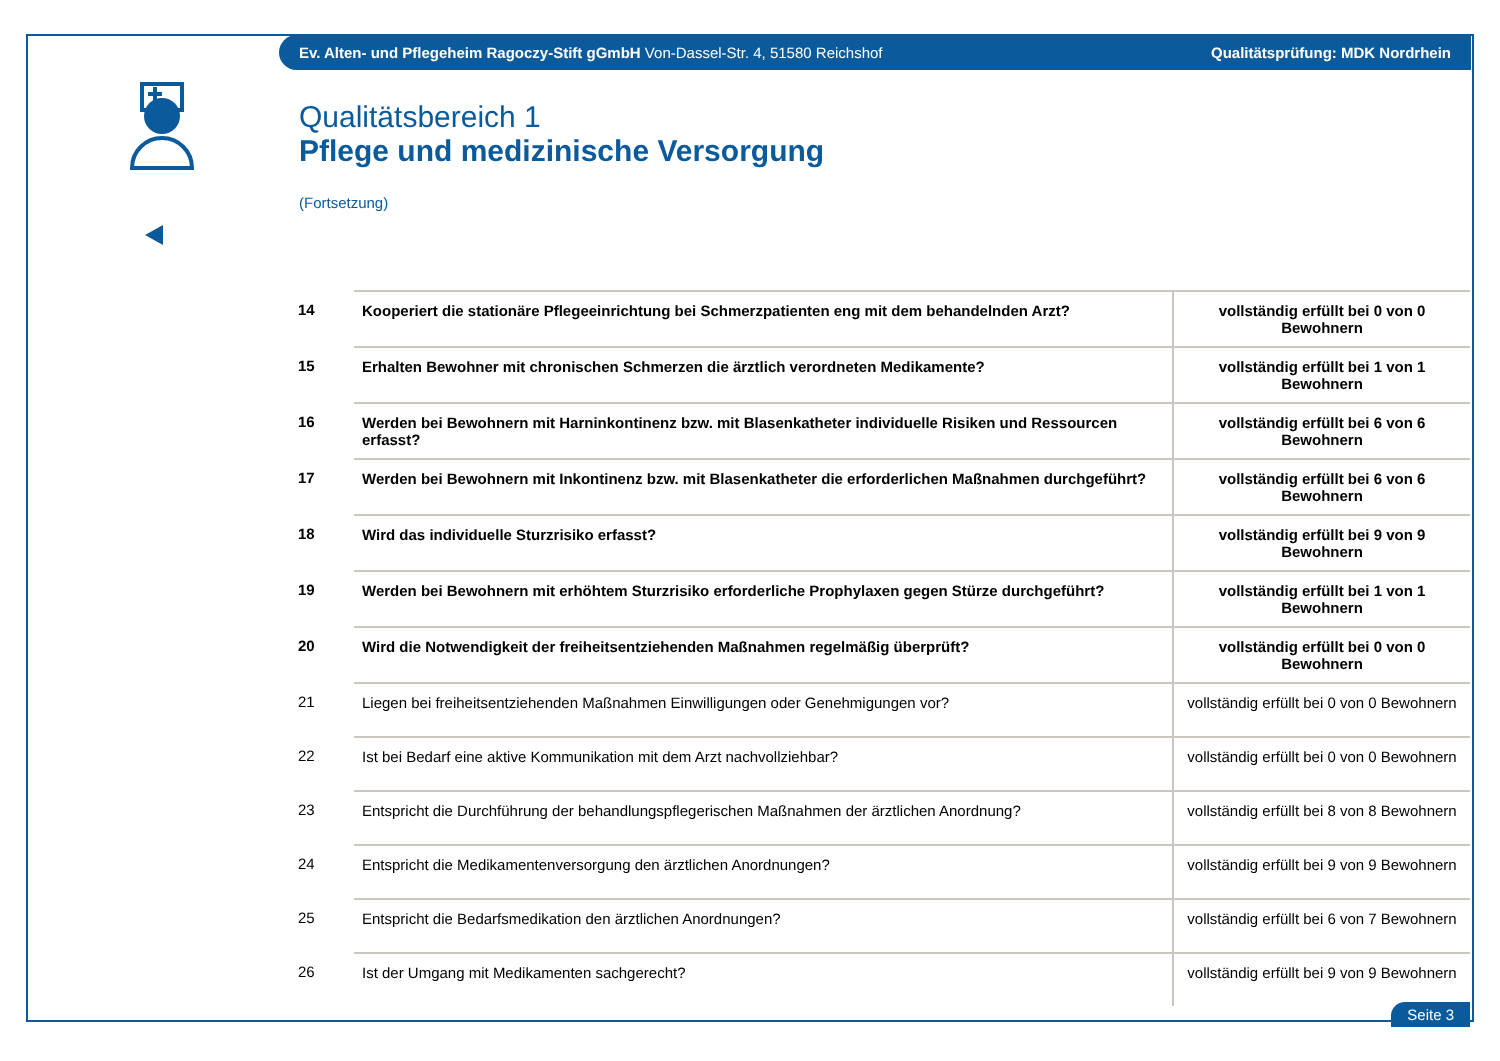Ev. Alten- und Pflegeheim Ragoczy-Stift gGmbH Von-Dassel-Str. 4, 51580 Reichshof Qualitätsprüfung: MDK Nordrhein
Qualitätsbereich 1
Pflege und medizinische Versorgung
(Fortsetzung)
| 14 | Kooperiert die stationäre Pflegeeinrichtung bei Schmerzpatienten eng mit dem behandelnden Arzt? | vollständig erfüllt bei 0 von 0 Bewohnern |
| 15 | Erhalten Bewohner mit chronischen Schmerzen die ärztlich verordneten Medikamente? | vollständig erfüllt bei 1 von 1 Bewohnern |
| 16 | Werden bei Bewohnern mit Harninkontinenz bzw. mit Blasenkatheter individuelle Risiken und Ressourcen erfasst? | vollständig erfüllt bei 6 von 6 Bewohnern |
| 17 | Werden bei Bewohnern mit Inkontinenz bzw. mit Blasenkatheter die erforderlichen Maßnahmen durchgeführt? | vollständig erfüllt bei 6 von 6 Bewohnern |
| 18 | Wird das individuelle Sturzrisiko erfasst? | vollständig erfüllt bei 9 von 9 Bewohnern |
| 19 | Werden bei Bewohnern mit erhöhtem Sturzrisiko erforderliche Prophylaxen gegen Stürze durchgeführt? | vollständig erfüllt bei 1 von 1 Bewohnern |
| 20 | Wird die Notwendigkeit der freiheitsentziehenden Maßnahmen regelmäßig überprüft? | vollständig erfüllt bei 0 von 0 Bewohnern |
| 21 | Liegen bei freiheitsentziehenden Maßnahmen Einwilligungen oder Genehmigungen vor? | vollständig erfüllt bei 0 von 0 Bewohnern |
| 22 | Ist bei Bedarf eine aktive Kommunikation mit dem Arzt nachvollziehbar? | vollständig erfüllt bei 0 von 0 Bewohnern |
| 23 | Entspricht die Durchführung der behandlungspflegerischen Maßnahmen der ärztlichen Anordnung? | vollständig erfüllt bei 8 von 8 Bewohnern |
| 24 | Entspricht die Medikamentenversorgung den ärztlichen Anordnungen? | vollständig erfüllt bei 9 von 9 Bewohnern |
| 25 | Entspricht die Bedarfsmedikation den ärztlichen Anordnungen? | vollständig erfüllt bei 6 von 7 Bewohnern |
| 26 | Ist der Umgang mit Medikamenten sachgerecht? | vollständig erfüllt bei 9 von 9 Bewohnern |
Seite 3